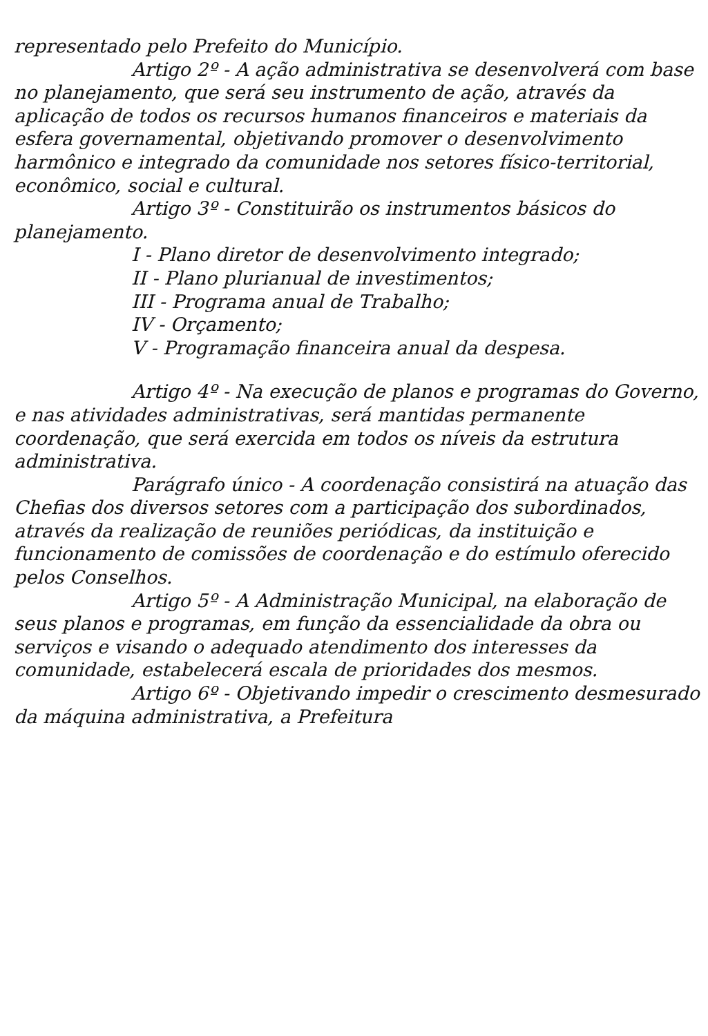representado pelo Prefeito do Município.
Artigo 2º - A ação administrativa se desenvolverá com base no planejamento, que será seu instrumento de ação, através da aplicação de todos os recursos humanos financeiros e materiais da esfera governamental, objetivando promover o desenvolvimento harmônico e integrado da comunidade nos setores físico-territorial, econômico, social e cultural.
Artigo 3º - Constituirão os instrumentos básicos do planejamento.
I - Plano diretor de desenvolvimento integrado;
II - Plano plurianual de investimentos;
III - Programa anual de Trabalho;
IV - Orçamento;
V - Programação financeira anual da despesa.
Artigo 4º - Na execução de planos e programas do Governo, e nas atividades administrativas, será mantidas permanente coordenação, que será exercida em todos os níveis da estrutura administrativa.
Parágrafo único - A coordenação consistirá na atuação das Chefias dos diversos setores com a participação dos subordinados, através da realização de reuniões periódicas, da instituição e funcionamento de comissões de coordenação e do estímulo oferecido pelos Conselhos.
Artigo 5º - A Administração Municipal, na elaboração de seus planos e programas, em função da essencialidade da obra ou serviços e visando o adequado atendimento dos interesses da comunidade, estabelecerá escala de prioridades dos mesmos.
Artigo 6º - Objetivando impedir o crescimento desmesurado da máquina administrativa, a Prefeitura